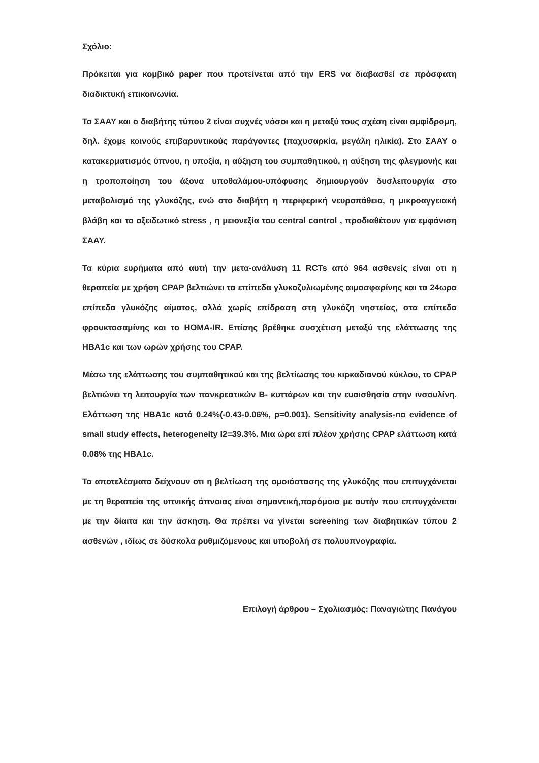Σχόλιο:
Πρόκειται για κομβικό paper που προτείνεται από την ERS να διαβασθεί σε πρόσφατη διαδικτυκή επικοινωνία.
Το ΣΑΑΥ και ο διαβήτης τύπου 2 είναι συχνές νόσοι και η μεταξύ τους σχέση είναι αμφίδρομη, δηλ. έχομε κοινούς επιβαρυντικούς παράγοντες (παχυσαρκία, μεγάλη ηλικία). Στο ΣΑΑΥ ο κατακερματισμός ύπνου, η υποξία, η αύξηση του συμπαθητικού, η αύξηση της φλεγμονής και η τροποποίηση του άξονα υποθαλάμου-υπόφυσης δημιουργούν δυσλειτουργία στο μεταβολισμό της γλυκόζης, ενώ στο διαβήτη η περιφερική νευροπάθεια, η μικροαγγειακή βλάβη και το οξειδωτικό stress , η μειονεξία του central control , προδιαθέτουν για εμφάνιση ΣΑΑΥ.
Τα κύρια ευρήματα από αυτή την μετα-ανάλυση 11 RCTs από 964 ασθενείς είναι οτι η θεραπεία με χρήση CPAP βελτιώνει τα επίπεδα γλυκοζυλιωμένης αιμοσφαρίνης και τα 24ωρα επίπεδα γλυκόζης αίματος, αλλά χωρίς επίδραση στη γλυκόζη νηστείας, στα επίπεδα φρουκτοσαμίνης και το HOMA-IR. Επίσης βρέθηκε συσχέτιση μεταξύ της ελάττωσης της HBA1c και των ωρών χρήσης του CPAP.
Μέσω της ελάττωσης του συμπαθητικού και της βελτίωσης του κιρκαδιανού κύκλου, το CPAP βελτιώνει τη λειτουργία των πανκρεατικών Β- κυττάρων και την ευαισθησία στην ινσουλίνη. Ελάττωση της HBA1c κατά 0.24%(-0.43-0.06%, p=0.001). Sensitivity analysis-no evidence of small study effects, heterogeneity I2=39.3%. Μια ώρα επί πλέον χρήσης CPAP ελάττωση κατά 0.08% της HBA1c.
Τα αποτελέσματα δείχνουν οτι η βελτίωση της ομοιόστασης της γλυκόζης που επιτυγχάνεται με τη θεραπεία της υπνικής άπνοιας είναι σημαντική,παρόμοια με αυτήν που επιτυγχάνεται με την δίαιτα και την άσκηση. Θα πρέπει να γίνεται screening των διαβητικών τύπου 2 ασθενών , ιδίως σε δύσκολα ρυθμιζόμενους και υποβολή σε πολυυπνογραφία.
Επιλογή άρθρου – Σχολιασμός: Παναγιώτης Πανάγου